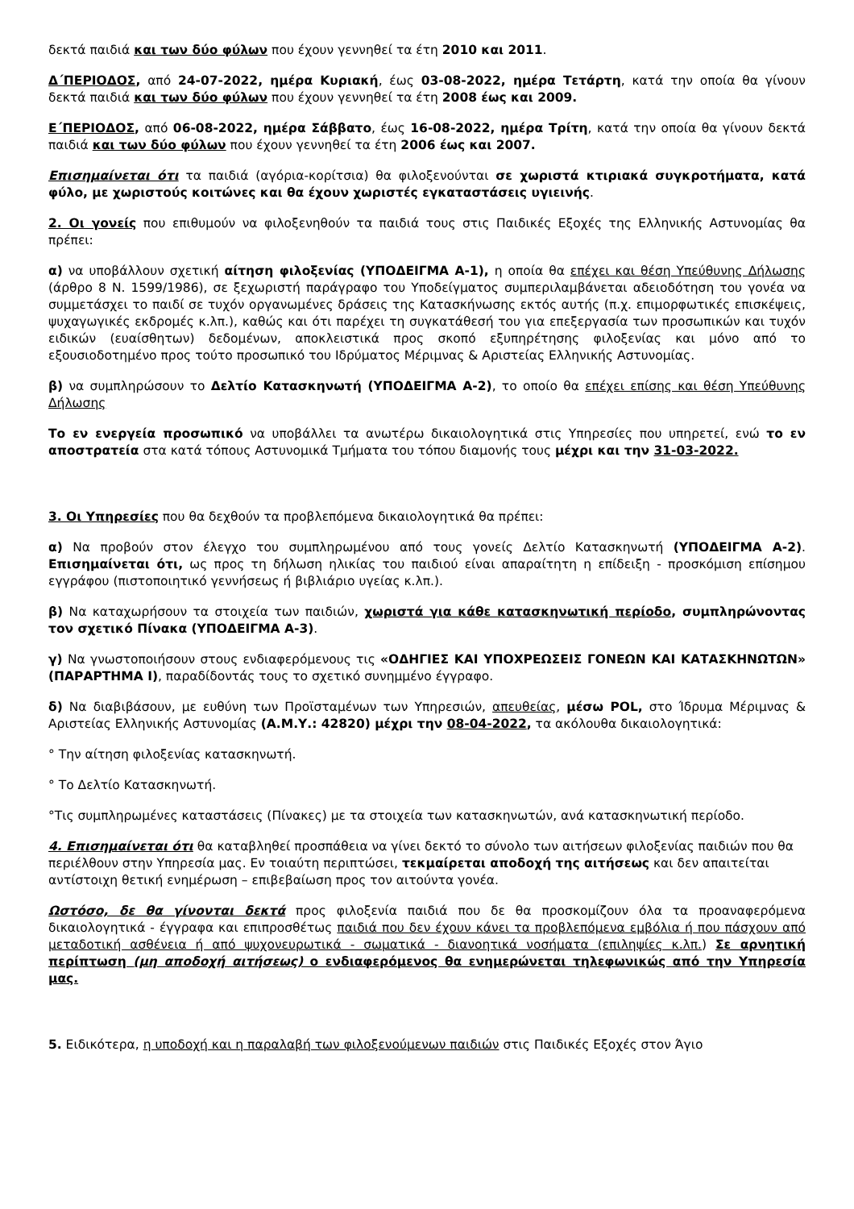δεκτά παιδιά και των δύο φύλων που έχουν γεννηθεί τα έτη 2010 και 2011.
Δ΄ΠΕΡΙΟΔΟΣ, από 24-07-2022, ημέρα Κυριακή, έως 03-08-2022, ημέρα Τετάρτη, κατά την οποία θα γίνουν δεκτά παιδιά και των δύο φύλων που έχουν γεννηθεί τα έτη 2008 έως και 2009.
Ε΄ΠΕΡΙΟΔΟΣ, από 06-08-2022, ημέρα Σάββατο, έως 16-08-2022, ημέρα Τρίτη, κατά την οποία θα γίνουν δεκτά παιδιά και των δύο φύλων που έχουν γεννηθεί τα έτη 2006 έως και 2007.
Επισημαίνεται ότι τα παιδιά (αγόρια-κορίτσια) θα φιλοξενούνται σε χωριστά κτιριακά συγκροτήματα, κατά φύλο, με χωριστούς κοιτώνες και θα έχουν χωριστές εγκαταστάσεις υγιεινής.
2. Οι γονείς που επιθυμούν να φιλοξενηθούν τα παιδιά τους στις Παιδικές Εξοχές της Ελληνικής Αστυνομίας θα πρέπει:
α) να υποβάλλουν σχετική αίτηση φιλοξενίας (ΥΠΟΔΕΙΓΜΑ Α-1), η οποία θα επέχει και θέση Υπεύθυνης Δήλωσης (άρθρο 8 Ν. 1599/1986), σε ξεχωριστή παράγραφο του Υποδείγματος συμπεριλαμβάνεται αδειοδότηση του γονέα να συμμετάσχει το παιδί σε τυχόν οργανωμένες δράσεις της Κατασκήνωσης εκτός αυτής (π.χ. επιμορφωτικές επισκέψεις, ψυχαγωγικές εκδρομές κ.λπ.), καθώς και ότι παρέχει τη συγκατάθεσή του για επεξεργασία των προσωπικών και τυχόν ειδικών (ευαίσθητων) δεδομένων, αποκλειστικά προς σκοπό εξυπηρέτησης φιλοξενίας και μόνο από το εξουσιοδοτημένο προς τούτο προσωπικό του Ιδρύματος Μέριμνας & Αριστείας Ελληνικής Αστυνομίας.
β) να συμπληρώσουν το Δελτίο Κατασκηνωτή (ΥΠΟΔΕΙΓΜΑ Α-2), το οποίο θα επέχει επίσης και θέση Υπεύθυνης Δήλωσης
Το εν ενεργεία προσωπικό να υποβάλλει τα ανωτέρω δικαιολογητικά στις Υπηρεσίες που υπηρετεί, ενώ το εν αποστρατεία στα κατά τόπους Αστυνομικά Τμήματα του τόπου διαμονής τους μέχρι και την 31-03-2022.
3. Οι Υπηρεσίες που θα δεχθούν τα προβλεπόμενα δικαιολογητικά θα πρέπει:
α) Να προβούν στον έλεγχο του συμπληρωμένου από τους γονείς Δελτίο Κατασκηνωτή (ΥΠΟΔΕΙΓΜΑ Α-2). Επισημαίνεται ότι, ως προς τη δήλωση ηλικίας του παιδιού είναι απαραίτητη η επίδειξη - προσκόμιση επίσημου εγγράφου (πιστοποιητικό γεννήσεως ή βιβλιάριο υγείας κ.λπ.).
β) Να καταχωρήσουν τα στοιχεία των παιδιών, χωριστά για κάθε κατασκηνωτική περίοδο, συμπληρώνοντας τον σχετικό Πίνακα (ΥΠΟΔΕΙΓΜΑ Α-3).
γ) Να γνωστοποιήσουν στους ενδιαφερόμενους τις «ΟΔΗΓΙΕΣ ΚΑΙ ΥΠΟΧΡΕΩΣΕΙΣ ΓΟΝΕΩΝ ΚΑΙ ΚΑΤΑΣΚΗΝΩΤΩΝ» (ΠΑΡΑΡΤΗΜΑ Ι), παραδίδοντάς τους το σχετικό συνημμένο έγγραφο.
δ) Να διαβιβάσουν, με ευθύνη των Προϊσταμένων των Υπηρεσιών, απευθείας, μέσω POL, στο Ίδρυμα Μέριμνας & Αριστείας Ελληνικής Αστυνομίας (Α.Μ.Υ.: 42820) μέχρι την 08-04-2022, τα ακόλουθα δικαιολογητικά:
° Την αίτηση φιλοξενίας κατασκηνωτή.
° Το Δελτίο Κατασκηνωτή.
°Τις συμπληρωμένες καταστάσεις (Πίνακες) με τα στοιχεία των κατασκηνωτών, ανά κατασκηνωτική περίοδο.
4. Επισημαίνεται ότι θα καταβληθεί προσπάθεια να γίνει δεκτό το σύνολο των αιτήσεων φιλοξενίας παιδιών που θα περιέλθουν στην Υπηρεσία μας. Εν τοιαύτη περιπτώσει, τεκμαίρεται αποδοχή της αιτήσεως και δεν απαιτείται αντίστοιχη θετική ενημέρωση – επιβεβαίωση προς τον αιτούντα γονέα.
Ωστόσο, δε θα γίνονται δεκτά προς φιλοξενία παιδιά που δε θα προσκομίζουν όλα τα προαναφερόμενα δικαιολογητικά - έγγραφα και επιπροσθέτως παιδιά που δεν έχουν κάνει τα προβλεπόμενα εμβόλια ή που πάσχουν από μεταδοτική ασθένεια ή από ψυχονευρωτικά - σωματικά - διανοητικά νοσήματα (επιληψίες κ.λπ.) Σε αρνητική περίπτωση (μη αποδοχή αιτήσεως) ο ενδιαφερόμενος θα ενημερώνεται τηλεφωνικώς από την Υπηρεσία μας.
5. Ειδικότερα, η υποδοχή και η παραλαβή των φιλοξενούμενων παιδιών στις Παιδικές Εξοχές στον Άγιο